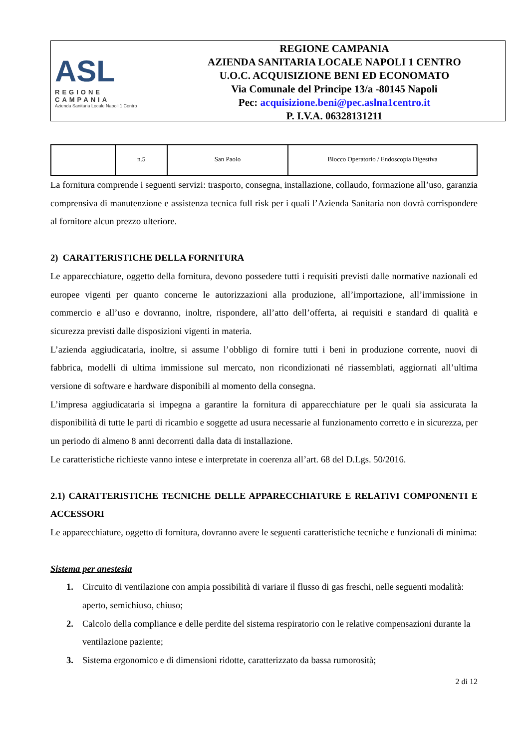ASL
REGIONE CAMPANIA
Azienda Sanitaria Locale Napoli 1 Centro
REGIONE CAMPANIA
AZIENDA SANITARIA LOCALE NAPOLI 1 CENTRO
U.O.C. ACQUISIZIONE BENI ED ECONOMATO
Via Comunale del Principe 13/a -80145 Napoli
Pec: acquisizione.beni@pec.aslna1centro.it
P. I.V.A. 06328131211
| | n.5 | San Paolo | Blocco Operatorio / Endoscopia Digestiva |
La fornitura comprende i seguenti servizi: trasporto, consegna, installazione, collaudo, formazione all’uso, garanzia comprensiva di manutenzione e assistenza tecnica full risk per i quali l’Azienda Sanitaria non dovrà corrispondere al fornitore alcun prezzo ulteriore.
2) CARATTERISTICHE DELLA FORNITURA
Le apparecchiature, oggetto della fornitura, devono possedere tutti i requisiti previsti dalle normative nazionali ed europee vigenti per quanto concerne le autorizzazioni alla produzione, all’importazione, all’immissione in commercio e all’uso e dovranno, inoltre, rispondere, all’atto dell’offerta, ai requisiti e standard di qualità e sicurezza previsti dalle disposizioni vigenti in materia.
L’azienda aggiudicataria, inoltre, si assume l’obbligo di fornire tutti i beni in produzione corrente, nuovi di fabbrica, modelli di ultima immissione sul mercato, non ricondizionati né riassemblati, aggiornati all’ultima versione di software e hardware disponibili al momento della consegna.
L’impresa aggiudicataria si impegna a garantire la fornitura di apparecchiature per le quali sia assicurata la disponibilità di tutte le parti di ricambio e soggette ad usura necessarie al funzionamento corretto e in sicurezza, per un periodo di almeno 8 anni decorrenti dalla data di installazione.
Le caratteristiche richieste vanno intese e interpretate in coerenza all’art. 68 del D.Lgs. 50/2016.
2.1) CARATTERISTICHE TECNICHE DELLE APPARECCHIATURE E RELATIVI COMPONENTI E ACCESSORI
Le apparecchiature, oggetto di fornitura, dovranno avere le seguenti caratteristiche tecniche e funzionali di minima:
Sistema per anestesia
1. Circuito di ventilazione con ampia possibilità di variare il flusso di gas freschi, nelle seguenti modalità: aperto, semichiuso, chiuso;
2. Calcolo della compliance e delle perdite del sistema respiratorio con le relative compensazioni durante la ventilazione paziente;
3. Sistema ergonomico e di dimensioni ridotte, caratterizzato da bassa rumorosità;
2 di 12